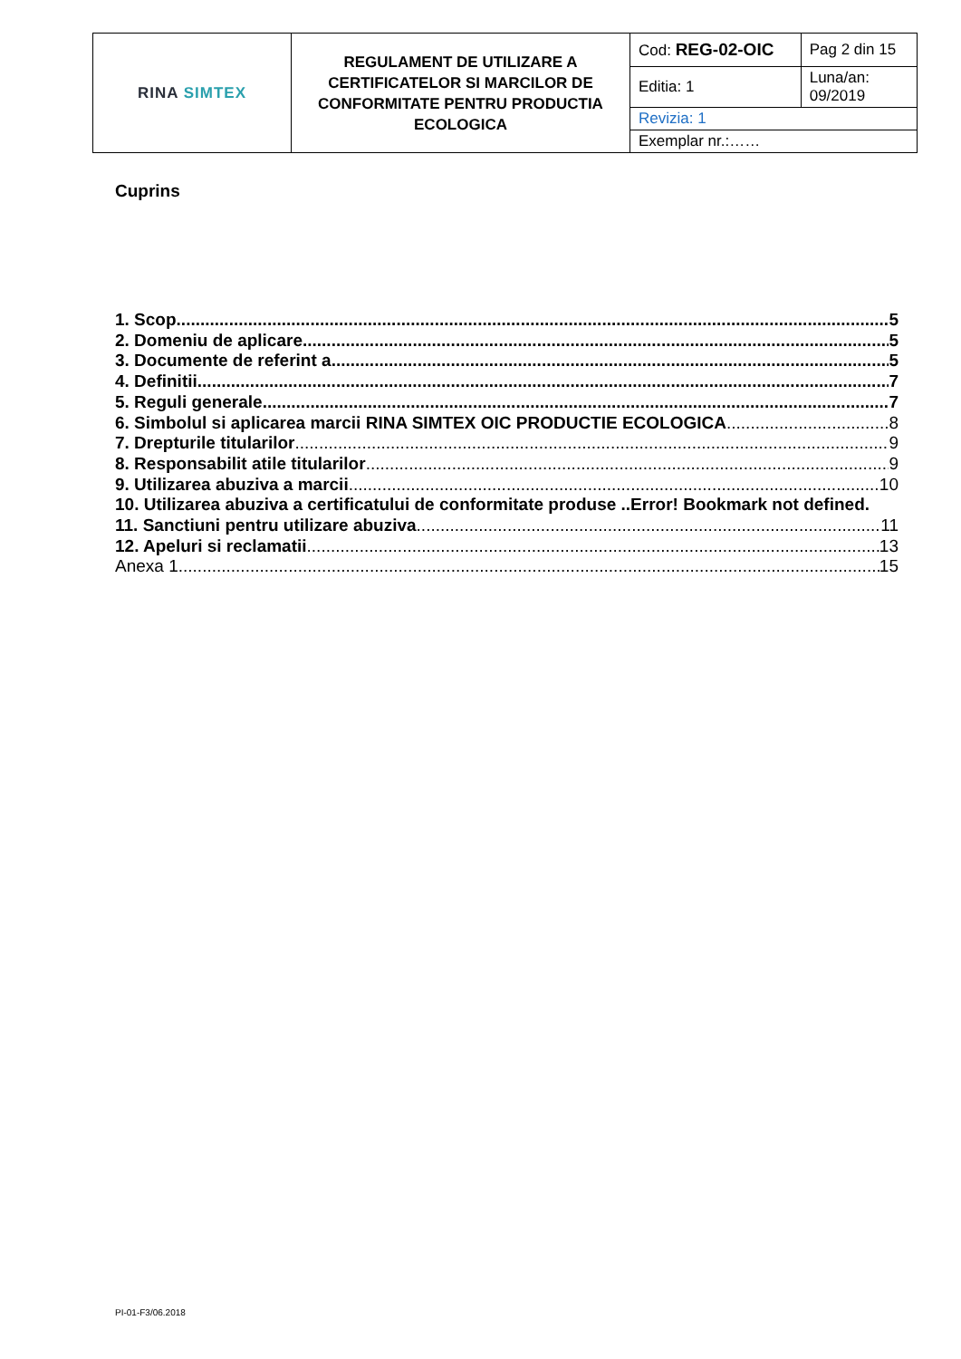| RINA SIMTEX | REGULAMENT DE UTILIZARE A CERTIFICATELOR SI MARCILOR DE CONFORMITATE PENTRU PRODUCTIA ECOLOGICA | Cod: REG-02-OIC | Pag 2 din 15 |
| | | Editia: 1 | Luna/an: 09/2019 |
| | | Revizia: 1 | |
| | | Exemplar nr.:…… | |
Cuprins
1. Scop 5
2. Domeniu de aplicare 5
3. Documente de referint a 5
4. Definitii 7
5. Reguli generale 7
6. Simbolul si aplicarea marcii RINA SIMTEX OIC PRODUCTIE ECOLOGICA 8
7. Drepturile titularilor 9
8. Responsabilit atile titularilor 9
9. Utilizarea abuziva a marcii 10
10. Utilizarea abuziva a certificatului de conformitate produse ..Error! Bookmark not defined.
11. Sanctiuni pentru utilizare abuziva 11
12. Apeluri si reclamatii 13
Anexa 1 15
PI-01-F3/06.2018